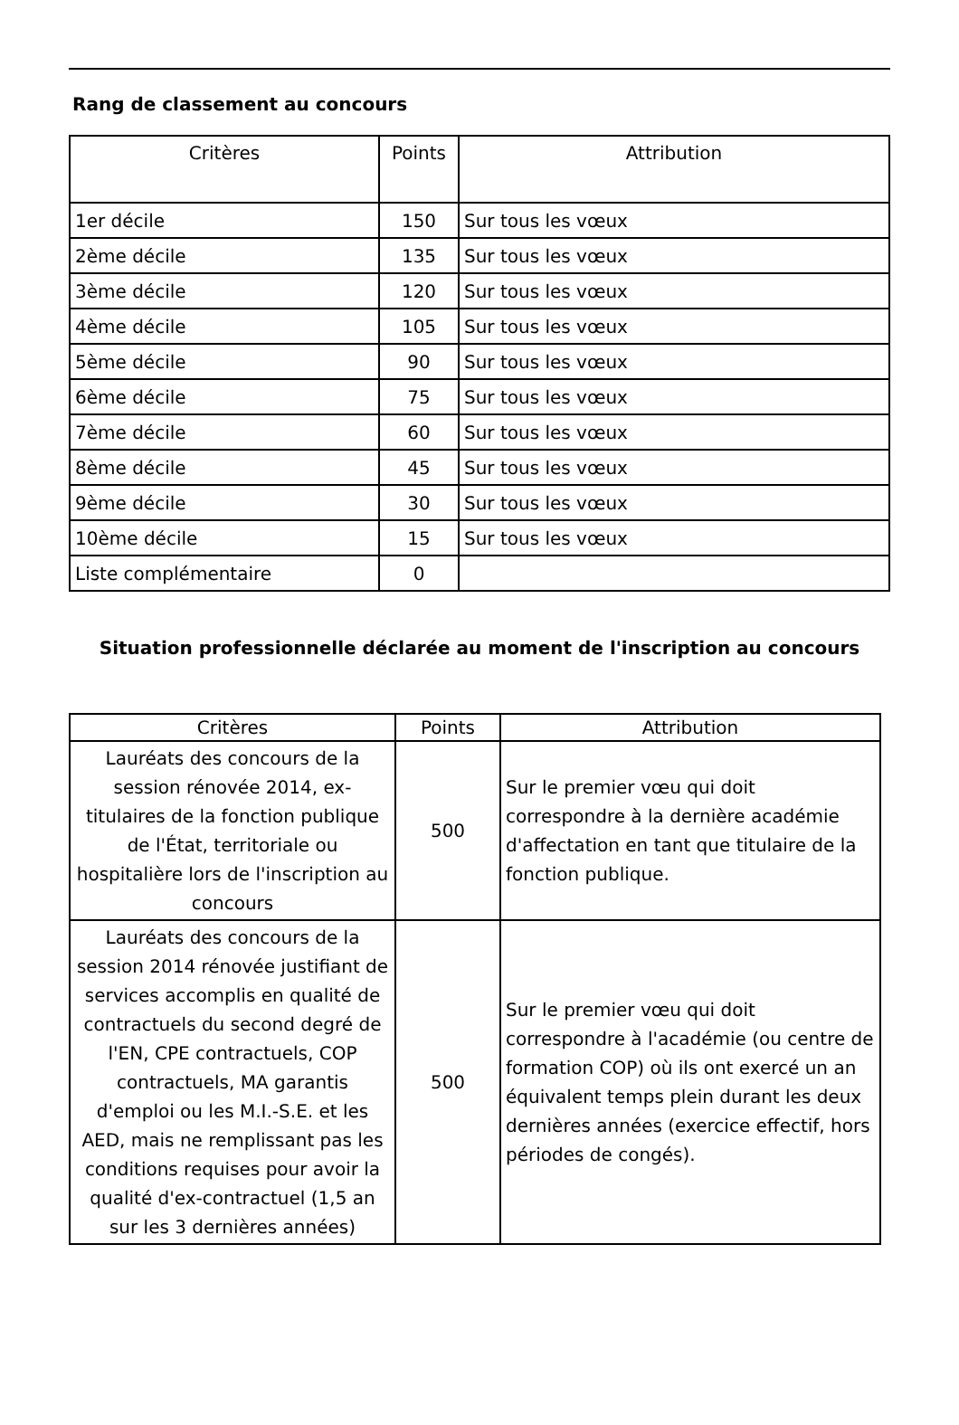Rang de classement au concours
| Critères | Points | Attribution |
| --- | --- | --- |
| 1er décile | 150 | Sur tous les vœux |
| 2ème décile | 135 | Sur tous les vœux |
| 3ème décile | 120 | Sur tous les vœux |
| 4ème décile | 105 | Sur tous les vœux |
| 5ème décile | 90 | Sur tous les vœux |
| 6ème décile | 75 | Sur tous les vœux |
| 7ème décile | 60 | Sur tous les vœux |
| 8ème décile | 45 | Sur tous les vœux |
| 9ème décile | 30 | Sur tous les vœux |
| 10ème décile | 15 | Sur tous les vœux |
| Liste complémentaire | 0 | |
Situation professionnelle déclarée au moment de l'inscription au concours
| Critères | Points | Attribution |
| --- | --- | --- |
| Lauréats des concours de la session rénovée 2014, ex-titulaires de la fonction publique de l'État, territoriale ou hospitalière lors de l'inscription au concours | 500 | Sur le premier vœu qui doit correspondre à la dernière académie d'affectation en tant que titulaire de la fonction publique. |
| Lauréats des concours de la session 2014 rénovée justifiant de services accomplis en qualité de contractuels du second degré de l'EN, CPE contractuels, COP contractuels, MA garantis d'emploi ou les M.I.-S.E. et les AED, mais ne remplissant pas les conditions requises pour avoir la qualité d'ex-contractuel (1,5 an sur les 3 dernières années) | 500 | Sur le premier vœu qui doit correspondre à l'académie (ou centre de formation COP) où ils ont exercé un an équivalent temps plein durant les deux dernières années (exercice effectif, hors périodes de congés). |